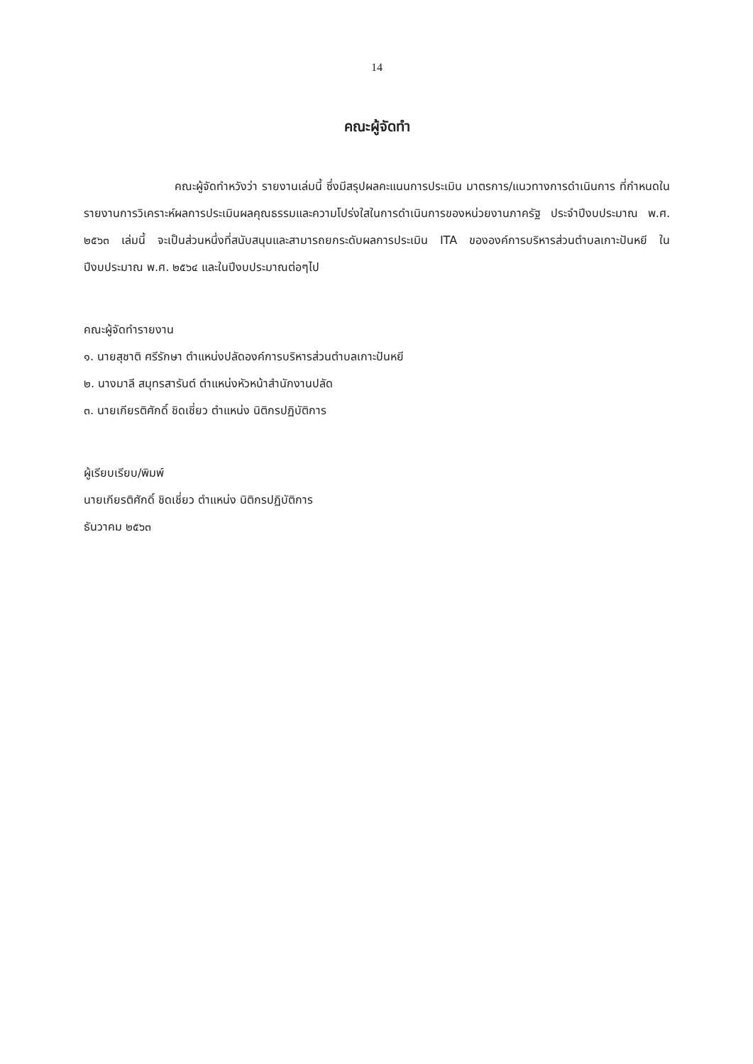14
คณะผู้จัดทำ
คณะผู้จัดทำหวังว่า รายงานเล่มนี้ ซึ่งมีสรุปผลคะแนนการประเมิน มาตรการ/แนวทางการดำเนินการ ที่กำหนดในรายงานการวิเคราะห์ผลการประเมินผลคุณธรรมและความโปร่งใสในการดำเนินการของหน่วยงานภาครัฐ ประจำปีงบประมาณ พ.ศ. ๒๕๖๓ เล่มนี้ จะเป็นส่วนหนึ่งที่สนับสนุนและสามารถยกระดับผลการประเมิน ITA ขององค์การบริหารส่วนตำบลเกาะปันหยี ในปีงบประมาณ พ.ศ. ๒๕๖๔ และในปีงบประมาณต่อๆไป
คณะผู้จัดทำรายงาน
๑. นายสุชาติ ศรีรักษา ตำแหน่งปลัดองค์การบริหารส่วนตำบลเกาะปันหยี
๒. นางมาลี สมุทรสารันต์ ตำแหน่งหัวหน้าสำนักงานปลัด
๓. นายเกียรติศักดิ์ ชิดเชี่ยว ตำแหน่ง นิติกรปฏิบัติการ
ผู้เรียบเรียบ/พิมพ์
นายเกียรติศักดิ์ ชิดเชี่ยว ตำแหน่ง นิติกรปฏิบัติการ
ธันวาคม ๒๕๖๓